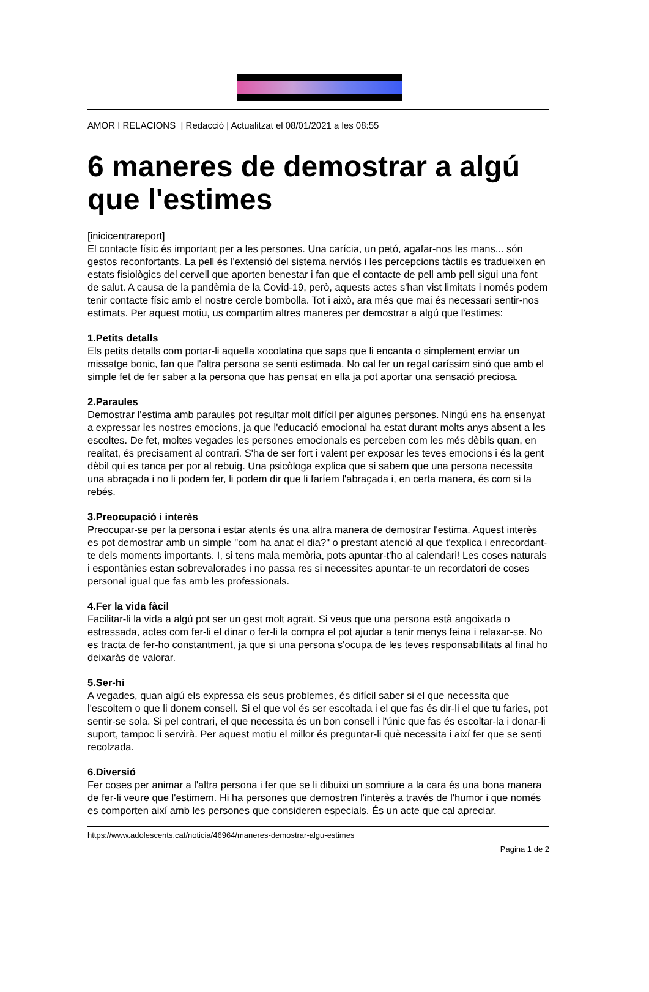AMOR I RELACIONS | Redacció | Actualitzat el 08/01/2021 a les 08:55
6 maneres de demostrar a algú que l'estimes
[inicicentrareport]
El contacte físic és important per a les persones. Una carícia, un petó, agafar-nos les mans... són gestos reconfortants. La pell és l'extensió del sistema nerviós i les percepcions tàctils es tradueixen en estats fisiològics del cervell que aporten benestar i fan que el contacte de pell amb pell sigui una font de salut. A causa de la pandèmia de la Covid-19, però, aquests actes s'han vist limitats i només podem tenir contacte físic amb el nostre cercle bombolla. Tot i això, ara més que mai és necessari sentir-nos estimats. Per aquest motiu, us compartim altres maneres per demostrar a algú que l'estimes:
1.Petits detalls
Els petits detalls com portar-li aquella xocolatina que saps que li encanta o simplement enviar un missatge bonic, fan que l'altra persona se senti estimada. No cal fer un regal caríssim sinó que amb el simple fet de fer saber a la persona que has pensat en ella ja pot aportar una sensació preciosa.
2.Paraules
Demostrar l'estima amb paraules pot resultar molt difícil per algunes persones. Ningú ens ha ensenyat a expressar les nostres emocions, ja que l'educació emocional ha estat durant molts anys absent a les escoltes. De fet, moltes vegades les persones emocionals es perceben com les més dèbils quan, en realitat, és precisament al contrari. S'ha de ser fort i valent per exposar les teves emocions i és la gent dèbil qui es tanca per por al rebuig. Una psicòloga explica que si sabem que una persona necessita una abraçada i no li podem fer, li podem dir que li faríem l'abraçada i, en certa manera, és com si la rebés.
3.Preocupació i interès
Preocupar-se per la persona i estar atents és una altra manera de demostrar l'estima. Aquest interès es pot demostrar amb un simple "com ha anat el dia?" o prestant atenció al que t'explica i enrecordant-te dels moments importants. I, si tens mala memòria, pots apuntar-t'ho al calendari! Les coses naturals i espontànies estan sobrevalorades i no passa res si necessites apuntar-te un recordatori de coses personal igual que fas amb les professionals.
4.Fer la vida fàcil
Facilitar-li la vida a algú pot ser un gest molt agraït. Si veus que una persona està angoixada o estressada, actes com fer-li el dinar o fer-li la compra el pot ajudar a tenir menys feina i relaxar-se. No es tracta de fer-ho constantment, ja que si una persona s'ocupa de les teves responsabilitats al final ho deixaràs de valorar.
5.Ser-hi
A vegades, quan algú els expressa els seus problemes, és difícil saber si el que necessita que l'escoltem o que li donem consell. Si el que vol és ser escoltada i el que fas és dir-li el que tu faries, pot sentir-se sola. Si pel contrari, el que necessita és un bon consell i l'únic que fas és escoltar-la i donar-li suport, tampoc li servirà. Per aquest motiu el millor és preguntar-li què necessita i així fer que se senti recolzada.
6.Diversió
Fer coses per animar a l'altra persona i fer que se li dibuixi un somriure a la cara és una bona manera de fer-li veure que l'estimem. Hi ha persones que demostren l'interès a través de l'humor i que només es comporten així amb les persones que consideren especials. És un acte que cal apreciar.
https://www.adolescents.cat/noticia/46964/maneres-demostrar-algu-estimes
Pagina 1 de 2